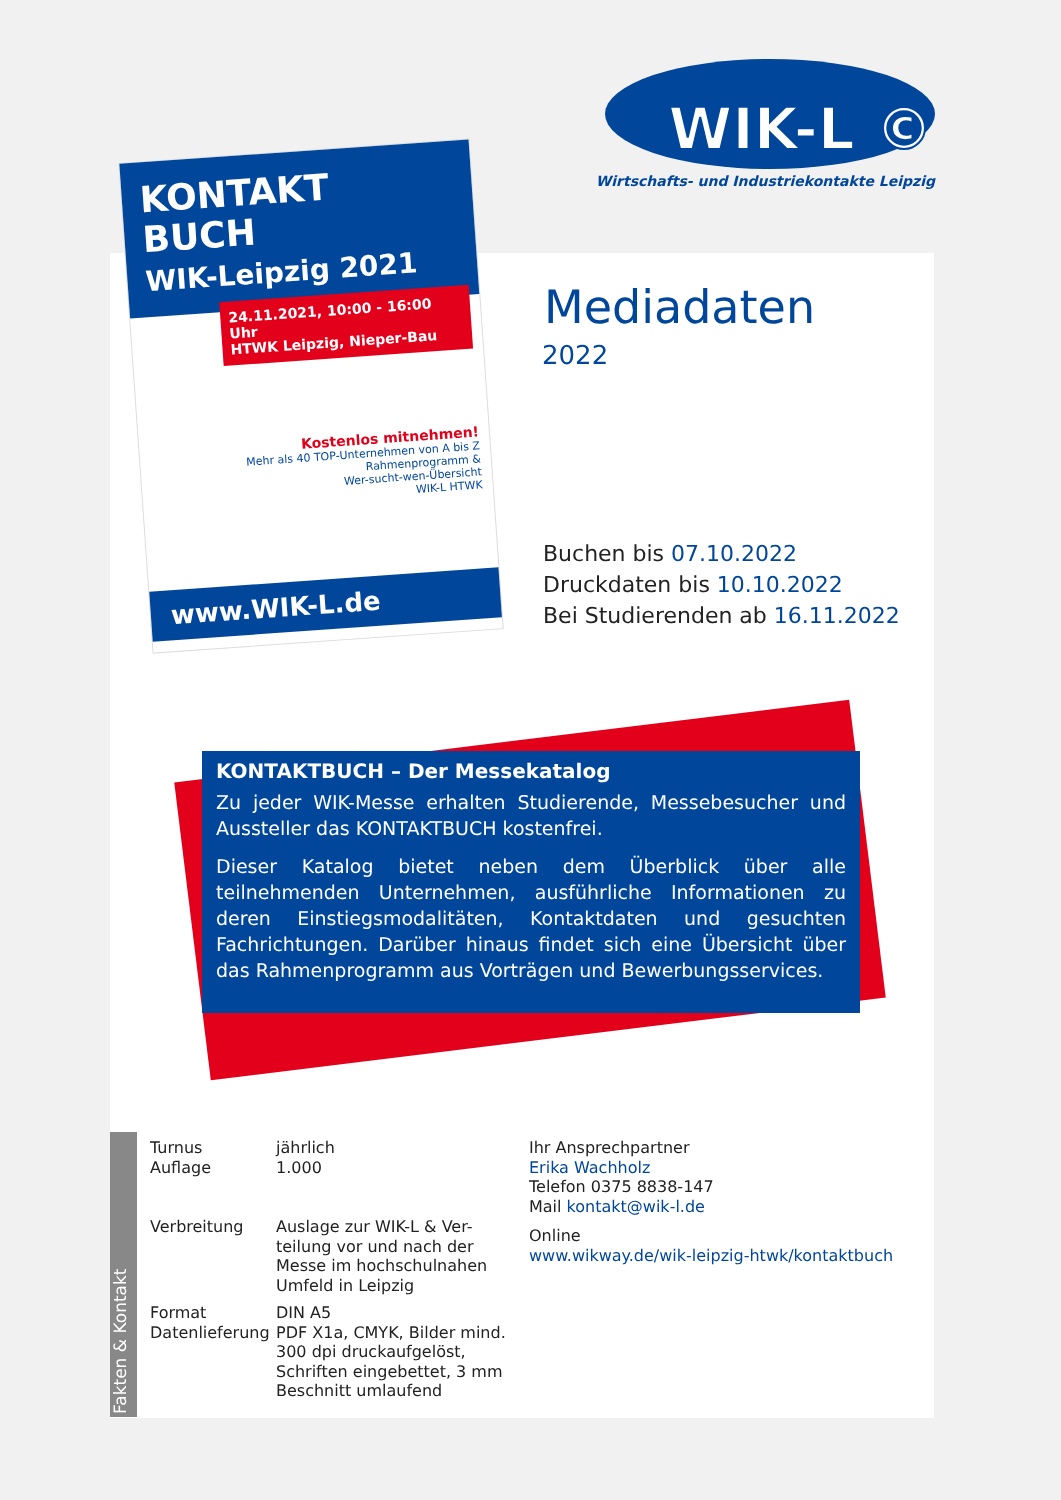WIK-L ©
Wirtschafts- und Industriekontakte Leipzig
KONTAKT
BUCH
WIK-Leipzig 2021
24.11.2021, 10:00 - 16:00 Uhr
HTWK Leipzig, Nieper-Bau
Kostenlos mitnehmen!
Mehr als 40 TOP-Unternehmen von A bis Z
Rahmenprogramm &
Wer-sucht-wen-Übersicht
WIK-L HTWK
www.WIK-L.de
Mediadaten
2022
Buchen bis 07.10.2022
Druckdaten bis 10.10.2022
Bei Studierenden ab 16.11.2022
KONTAKTBUCH – Der Messekatalog
Zu jeder WIK-Messe erhalten Studierende, Messebesucher und Aussteller das KONTAKTBUCH kostenfrei.
Dieser Katalog bietet neben dem Überblick über alle teilnehmenden Unternehmen, ausführliche Informationen zu deren Einstiegsmodalitäten, Kontaktdaten und gesuchten Fachrichtungen. Darüber hinaus findet sich eine Übersicht über das Rahmenprogramm aus Vorträgen und Bewerbungsservices.
Fakten & Kontakt
| Turnus | jährlich |
| Auflage | 1.000 |
| Verbreitung | Auslage zur WIK-L & Ver- teilung vor und nach der Messe im hochschulnahen Umfeld in Leipzig |
| Format | DIN A5 |
| Datenlieferung | PDF X1a, CMYK, Bilder mind. 300 dpi druckaufgelöst, Schriften eingebettet, 3 mm Beschnitt umlaufend |
Ihr Ansprechpartner
Erika Wachholz
Telefon 0375 8838-147
Mail kontakt@wik-l.de
Online
www.wikway.de/wik-leipzig-htwk/kontaktbuch